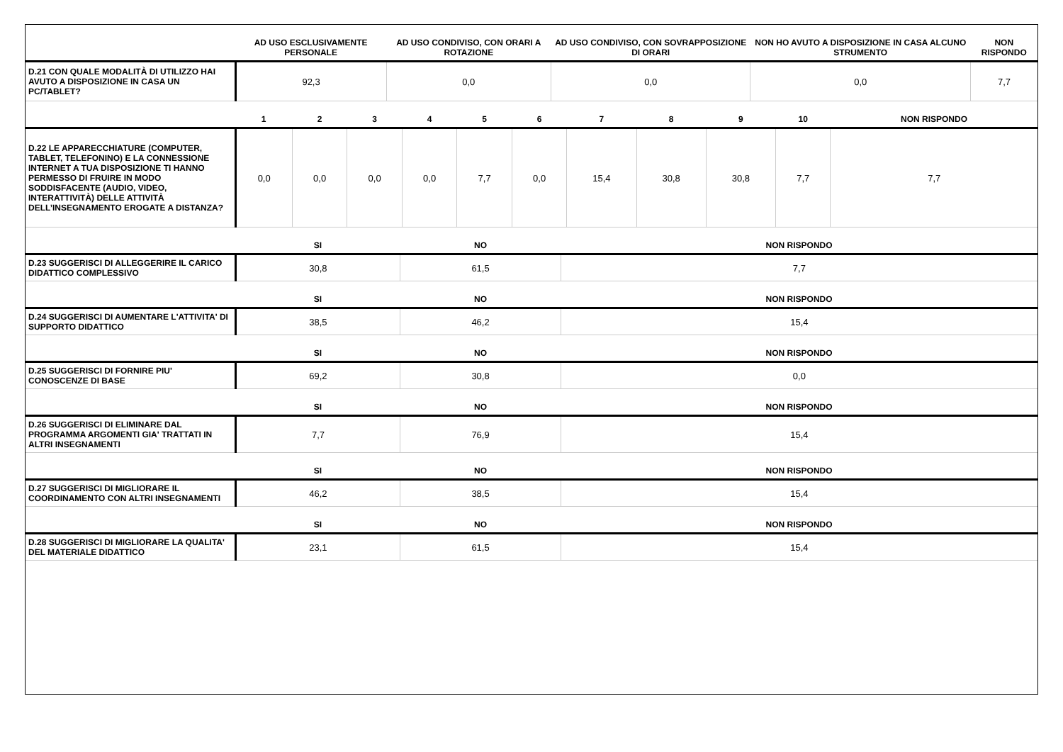| | AD USO ESCLUSIVAMENTE PERSONALE | AD USO CONDIVISO, CON ORARI A ROTAZIONE | AD USO CONDIVISO, CON SOVRAPPOSIZIONE DI ORARI | NON HO AVUTO A DISPOSIZIONE IN CASA ALCUNO STRUMENTO | NON RISPONDO |
| --- | --- | --- | --- | --- | --- |
| D.21 CON QUALE MODALITÀ DI UTILIZZO HAI AVUTO A DISPOSIZIONE IN CASA UN PC/TABLET? | 92,3 | 0,0 | 0,0 | 0,0 | 7,7 |
| | 1 | 2 | 3 | 4 | 5 | 6 | 7 | 8 | 9 | 10 | NON RISPONDO |
| --- | --- | --- | --- | --- | --- | --- | --- | --- | --- | --- | --- |
| D.22 LE APPARECCHIATURE (COMPUTER, TABLET, TELEFONINO) E LA CONNESSIONE INTERNET A TUA DISPOSIZIONE TI HANNO PERMESSO DI FRUIRE IN MODO SODDISFACENTE (AUDIO, VIDEO, INTERATTIVITÀ) DELLE ATTIVITÀ DELL’INSEGNAMENTO EROGATE A DISTANZA? | 0,0 | 0,0 | 0,0 | 0,0 | 7,7 | 0,0 | 15,4 | 30,8 | 30,8 | 7,7 | 7,7 |
| | SI | NO | NON RISPONDO |
| --- | --- | --- | --- |
| D.23 SUGGERISCI DI ALLEGGERIRE IL CARICO DIDATTICO COMPLESSIVO | 30,8 | 61,5 | 7,7 |
| | SI | NO | NON RISPONDO |
| D.24 SUGGERISCI DI AUMENTARE L'ATTIVITA' DI SUPPORTO DIDATTICO | 38,5 | 46,2 | 15,4 |
| | SI | NO | NON RISPONDO |
| D.25 SUGGERISCI DI FORNIRE PIU' CONOSCENZE DI BASE | 69,2 | 30,8 | 0,0 |
| | SI | NO | NON RISPONDO |
| D.26 SUGGERISCI DI ELIMINARE DAL PROGRAMMA ARGOMENTI GIA' TRATTATI IN ALTRI INSEGNAMENTI | 7,7 | 76,9 | 15,4 |
| | SI | NO | NON RISPONDO |
| D.27 SUGGERISCI DI MIGLIORARE IL COORDINAMENTO CON ALTRI INSEGNAMENTI | 46,2 | 38,5 | 15,4 |
| | SI | NO | NON RISPONDO |
| D.28 SUGGERISCI DI MIGLIORARE LA QUALITA' DEL MATERIALE DIDATTICO | 23,1 | 61,5 | 15,4 |